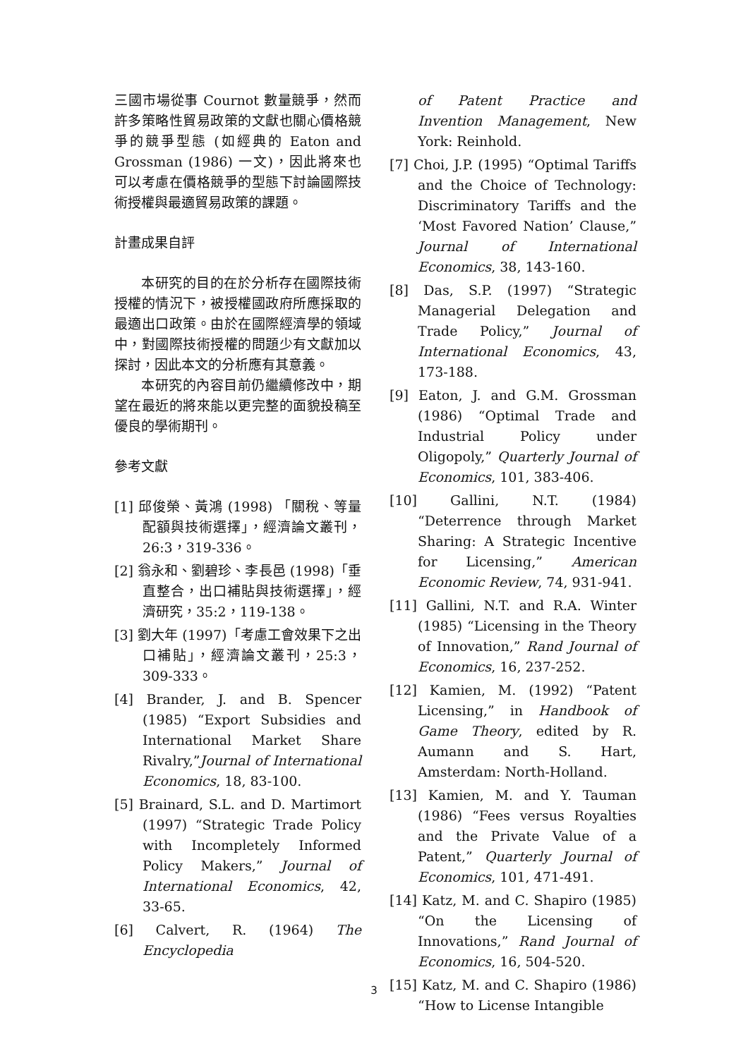三國市場從事 Cournot 數量競爭，然而許多策略性貿易政策的文獻也關心價格競爭的競爭型態 (如經典的 Eaton and Grossman (1986) 一文)，因此將來也可以考慮在價格競爭的型態下討論國際技術授權與最適貿易政策的課題。
計畫成果自評
本研究的目的在於分析存在國際技術授權的情況下，被授權國政府所應採取的最適出口政策。由於在國際經濟學的領域中，對國際技術授權的問題少有文獻加以探討，因此本文的分析應有其意義。
本研究的內容目前仍繼續修改中，期望在最近的將來能以更完整的面貌投稿至優良的學術期刊。
參考文獻
[1] 邱俊榮、黃鴻 (1998) 「關稅、等量配額與技術選擇」，經濟論文叢刊，26:3，319-336。
[2] 翁永和、劉碧珍、李長邑 (1998)「垂直整合，出口補貼與技術選擇」，經濟研究，35:2，119-138。
[3] 劉大年 (1997)「考慮工會效果下之出口補貼」，經濟論文叢刊，25:3，309-333。
[4] Brander, J. and B. Spencer (1985) “Export Subsidies and International Market Share Rivalry,”Journal of International Economics, 18, 83-100.
[5] Brainard, S.L. and D. Martimort (1997) “Strategic Trade Policy with Incompletely Informed Policy Makers,” Journal of International Economics, 42, 33-65.
[6] Calvert, R. (1964) The Encyclopedia
of Patent Practice and Invention Management, New York: Reinhold.
[7] Choi, J.P. (1995) “Optimal Tariffs and the Choice of Technology: Discriminatory Tariffs and the ‘Most Favored Nation’ Clause,” Journal of International Economics, 38, 143-160.
[8] Das, S.P. (1997) “Strategic Managerial Delegation and Trade Policy,” Journal of International Economics, 43, 173-188.
[9] Eaton, J. and G.M. Grossman (1986) “Optimal Trade and Industrial Policy under Oligopoly,” Quarterly Journal of Economics, 101, 383-406.
[10] Gallini, N.T. (1984) “Deterrence through Market Sharing: A Strategic Incentive for Licensing,” American Economic Review, 74, 931-941.
[11] Gallini, N.T. and R.A. Winter (1985) “Licensing in the Theory of Innovation,” Rand Journal of Economics, 16, 237-252.
[12] Kamien, M. (1992) “Patent Licensing,” in Handbook of Game Theory, edited by R. Aumann and S. Hart, Amsterdam: North-Holland.
[13] Kamien, M. and Y. Tauman (1986) “Fees versus Royalties and the Private Value of a Patent,” Quarterly Journal of Economics, 101, 471-491.
[14] Katz, M. and C. Shapiro (1985) “On the Licensing of Innovations,” Rand Journal of Economics, 16, 504-520.
[15] Katz, M. and C. Shapiro (1986) “How to License Intangible
3